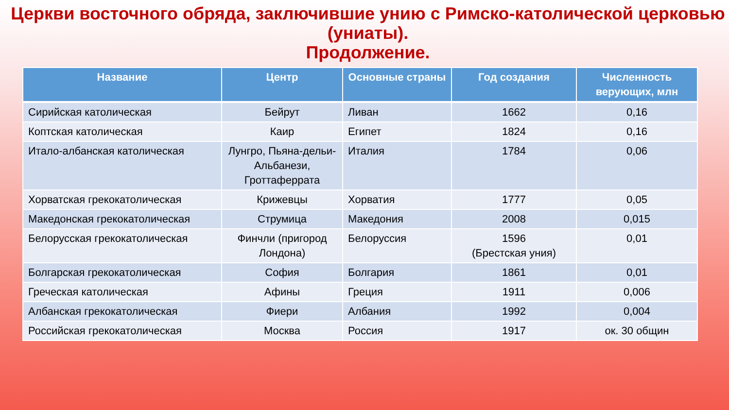Церкви восточного обряда, заключившие унию с Римско-католической церковью
(униаты).
Продолжение.
| Название | Центр | Основные страны | Год создания | Численность верующих, млн |
| --- | --- | --- | --- | --- |
| Сирийская католическая | Бейрут | Ливан | 1662 | 0,16 |
| Коптская католическая | Каир | Египет | 1824 | 0,16 |
| Итало-албанская католическая | Лунгро, Пьяна-дельи-Альбанези, Гроттаферрата | Италия | 1784 | 0,06 |
| Хорватская грекокатолическая | Крижевцы | Хорватия | 1777 | 0,05 |
| Македонская грекокатолическая | Струмица | Македония | 2008 | 0,015 |
| Белорусская грекокатолическая | Финчли (пригород Лондона) | Белоруссия | 1596 (Брестская уния) | 0,01 |
| Болгарская грекокатолическая | София | Болгария | 1861 | 0,01 |
| Греческая католическая | Афины | Греция | 1911 | 0,006 |
| Албанская грекокатолическая | Фиери | Албания | 1992 | 0,004 |
| Российская грекокатолическая | Москва | Россия | 1917 | ок. 30 общин |